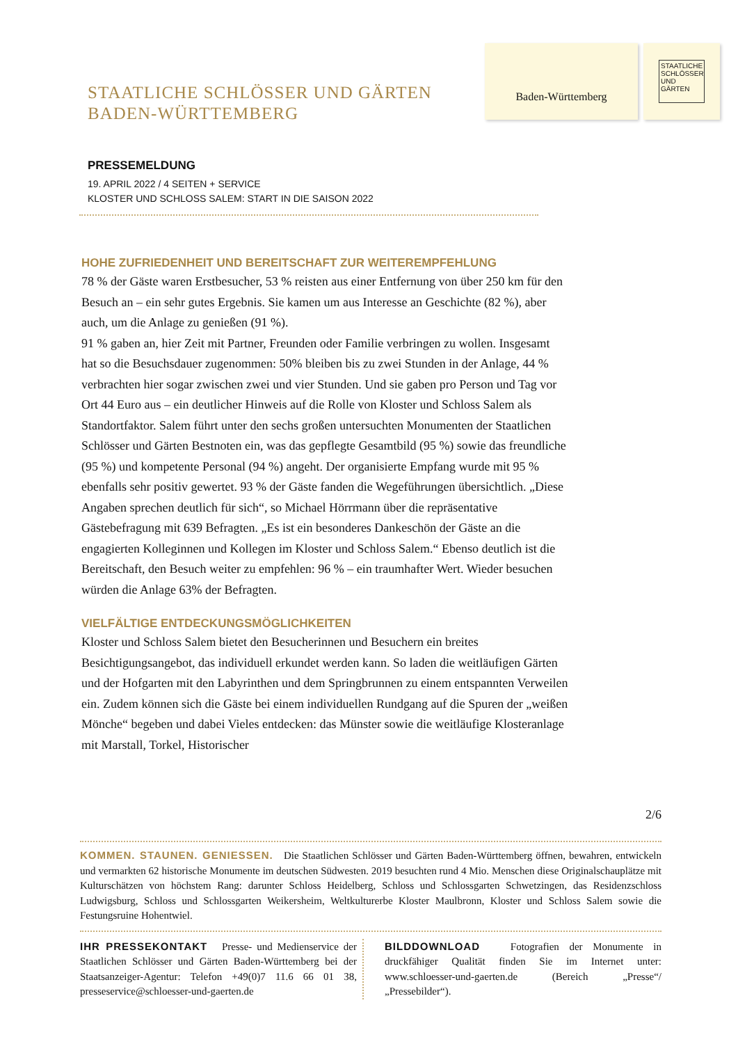STAATLICHE SCHLÖSSER UND GÄRTEN
BADEN-WÜRTTEMBERG
Baden-Württemberg
STAATLICHE SCHLÖSSER UND GÄRTEN
PRESSEMELDUNG
19. APRIL 2022 / 4 SEITEN + SERVICE
KLOSTER UND SCHLOSS SALEM: START IN DIE SAISON 2022
HOHE ZUFRIEDENHEIT UND BEREITSCHAFT ZUR WEITEREMPFEHLUNG
78 % der Gäste waren Erstbesucher, 53 % reisten aus einer Entfernung von über 250 km für den Besuch an – ein sehr gutes Ergebnis. Sie kamen um aus Interesse an Geschichte (82 %), aber auch, um die Anlage zu genießen (91 %).
91 % gaben an, hier Zeit mit Partner, Freunden oder Familie verbringen zu wollen. Insgesamt hat so die Besuchsdauer zugenommen: 50% bleiben bis zu zwei Stunden in der Anlage, 44 % verbrachten hier sogar zwischen zwei und vier Stunden. Und sie gaben pro Person und Tag vor Ort 44 Euro aus – ein deutlicher Hinweis auf die Rolle von Kloster und Schloss Salem als Standortfaktor. Salem führt unter den sechs großen untersuchten Monumenten der Staatlichen Schlösser und Gärten Bestnoten ein, was das gepflegte Gesamtbild (95 %) sowie das freundliche (95 %) und kompetente Personal (94 %) angeht. Der organisierte Empfang wurde mit 95 % ebenfalls sehr positiv gewertet. 93 % der Gäste fanden die Wegeführungen übersichtlich. „Diese Angaben sprechen deutlich für sich“, so Michael Hörrmann über die repräsentative Gästebefragung mit 639 Befragten. „Es ist ein besonderes Dankeschön der Gäste an die engagierten Kolleginnen und Kollegen im Kloster und Schloss Salem.“ Ebenso deutlich ist die Bereitschaft, den Besuch weiter zu empfehlen: 96 % – ein traumhafter Wert. Wieder besuchen würden die Anlage 63% der Befragten.
VIELFÄLTIGE ENTDECKUNGSMÖGLICHKEITEN
Kloster und Schloss Salem bietet den Besucherinnen und Besuchern ein breites Besichtigungsangebot, das individuell erkundet werden kann. So laden die weitläufigen Gärten und der Hofgarten mit den Labyrinthen und dem Springbrunnen zu einem entspannten Verweilen ein. Zudem können sich die Gäste bei einem individuellen Rundgang auf die Spuren der „weißen Mönche“ begeben und dabei Vieles entdecken: das Münster sowie die weitläufige Klosteranlage mit Marstall, Torkel, Historischer
2/6
KOMMEN. STAUNEN. GENIESSEN. Die Staatlichen Schlösser und Gärten Baden-Württemberg öffnen, bewahren, entwickeln und vermarkten 62 historische Monumente im deutschen Südwesten. 2019 besuchten rund 4 Mio. Menschen diese Originalschauplätze mit Kulturschätzen von höchstem Rang: darunter Schloss Heidelberg, Schloss und Schlossgarten Schwetzingen, das Residenzschloss Ludwigsburg, Schloss und Schlossgarten Weikersheim, Weltkulturerbe Kloster Maulbronn, Kloster und Schloss Salem sowie die Festungsruine Hohentwiel.
IHR PRESSEKONTAKT Presse- und Medienservice der Staatlichen Schlösser und Gärten Baden-Württemberg bei der Staatsanzeiger-Agentur: Telefon +49(0)7 11.6 66 01 38, presseservice@schloesser-und-gaerten.de
BILDDOWNLOAD Fotografien der Monumente in druckfähiger Qualität finden Sie im Internet unter: www.schloesser-und-gaerten.de (Bereich „Presse“/„Pressebilder“).